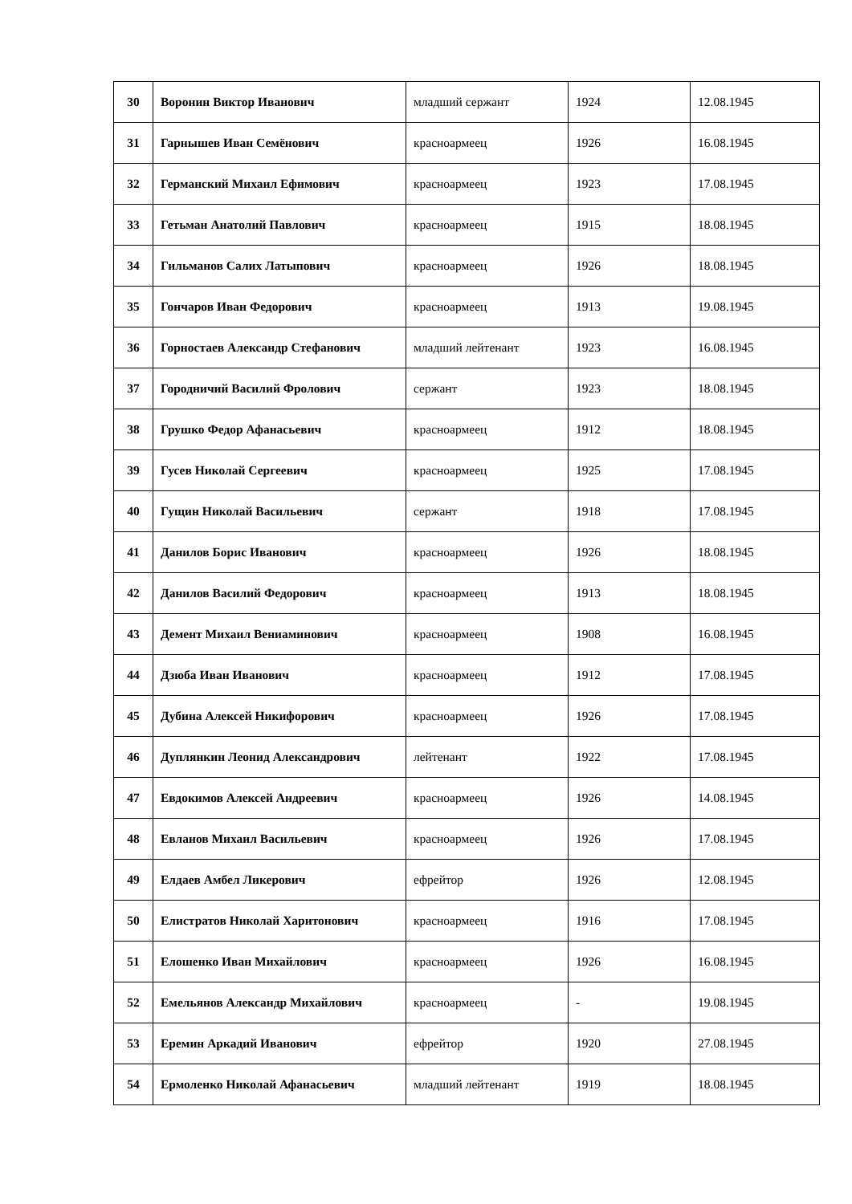| 30 | Воронин Виктор Иванович | младший сержант | 1924 | 12.08.1945 |
| 31 | Гарнышев Иван Семёнович | красноармеец | 1926 | 16.08.1945 |
| 32 | Германский Михаил Ефимович | красноармеец | 1923 | 17.08.1945 |
| 33 | Гетьман Анатолий Павлович | красноармеец | 1915 | 18.08.1945 |
| 34 | Гильманов Салих Латыпович | красноармеец | 1926 | 18.08.1945 |
| 35 | Гончаров Иван Федорович | красноармеец | 1913 | 19.08.1945 |
| 36 | Горностаев Александр Стефанович | младший лейтенант | 1923 | 16.08.1945 |
| 37 | Городничий Василий Фролович | сержант | 1923 | 18.08.1945 |
| 38 | Грушко Федор Афанасьевич | красноармеец | 1912 | 18.08.1945 |
| 39 | Гусев Николай Сергеевич | красноармеец | 1925 | 17.08.1945 |
| 40 | Гущин Николай Васильевич | сержант | 1918 | 17.08.1945 |
| 41 | Данилов Борис Иванович | красноармеец | 1926 | 18.08.1945 |
| 42 | Данилов Василий Федорович | красноармеец | 1913 | 18.08.1945 |
| 43 | Демент Михаил Вениаминович | красноармеец | 1908 | 16.08.1945 |
| 44 | Дзюба Иван Иванович | красноармеец | 1912 | 17.08.1945 |
| 45 | Дубина Алексей Никифорович | красноармеец | 1926 | 17.08.1945 |
| 46 | Дуплянкин Леонид Александрович | лейтенант | 1922 | 17.08.1945 |
| 47 | Евдокимов Алексей Андреевич | красноармеец | 1926 | 14.08.1945 |
| 48 | Евланов Михаил Васильевич | красноармеец | 1926 | 17.08.1945 |
| 49 | Елдаев Амбел Ликерович | ефрейтор | 1926 | 12.08.1945 |
| 50 | Елистратов Николай Харитонович | красноармеец | 1916 | 17.08.1945 |
| 51 | Елошенко Иван Михайлович | красноармеец | 1926 | 16.08.1945 |
| 52 | Емельянов Александр Михайлович | красноармеец | - | 19.08.1945 |
| 53 | Еремин Аркадий Иванович | ефрейтор | 1920 | 27.08.1945 |
| 54 | Ермоленко Николай Афанасьевич | младший лейтенант | 1919 | 18.08.1945 |